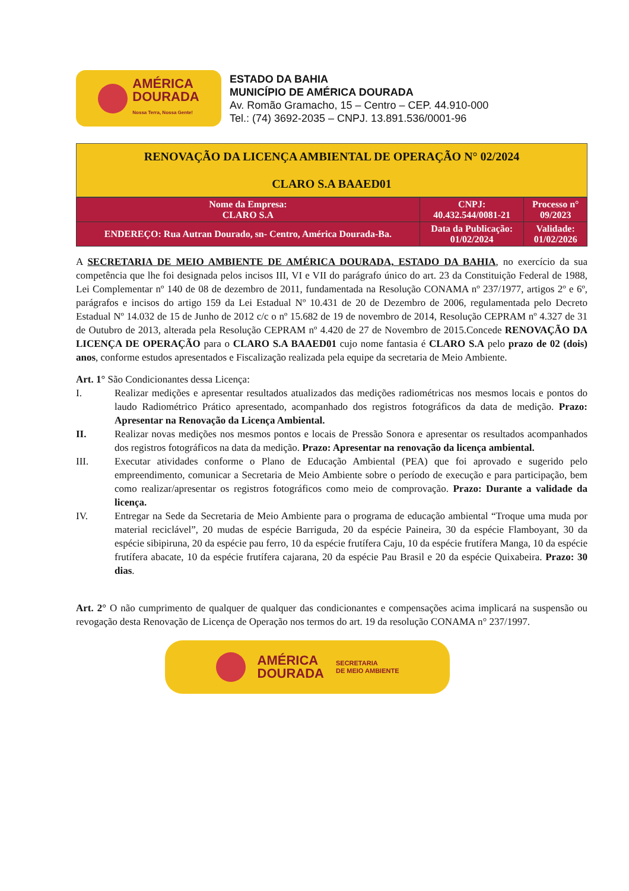AMÉRICA
DOURADA
Nossa Terra, Nossa Gente!
ESTADO DA BAHIA
MUNICÍPIO DE AMÉRICA DOURADA
Av. Romão Gramacho, 15 – Centro – CEP. 44.910-000
Tel.: (74) 3692-2035 – CNPJ. 13.891.536/0001-96
RENOVAÇÃO DA LICENÇA AMBIENTAL DE OPERAÇÃO N° 02/2024
CLARO S.A BAAED01
| Nome da Empresa: CLARO S.A | CNPJ: 40.432.544/0081-21 | Processo n° 09/2023 |
| ENDEREÇO: Rua Autran Dourado, sn- Centro, América Dourada-Ba. | Data da Publicação: 01/02/2024 | Validade: 01/02/2026 |
A SECRETARIA DE MEIO AMBIENTE DE AMÉRICA DOURADA, ESTADO DA BAHIA, no exercício da sua competência que lhe foi designada pelos incisos III, VI e VII do parágrafo único do art. 23 da Constituição Federal de 1988, Lei Complementar nº 140 de 08 de dezembro de 2011, fundamentada na Resolução CONAMA nº 237/1977, artigos 2º e 6º, parágrafos e incisos do artigo 159 da Lei Estadual Nº 10.431 de 20 de Dezembro de 2006, regulamentada pelo Decreto Estadual Nº 14.032 de 15 de Junho de 2012 c/c o nº 15.682 de 19 de novembro de 2014, Resolução CEPRAM nº 4.327 de 31 de Outubro de 2013, alterada pela Resolução CEPRAM nº 4.420 de 27 de Novembro de 2015.Concede RENOVAÇÃO DA LICENÇA DE OPERAÇÃO para o CLARO S.A BAAED01 cujo nome fantasia é CLARO S.A pelo prazo de 02 (dois) anos, conforme estudos apresentados e Fiscalização realizada pela equipe da secretaria de Meio Ambiente.
Art. 1° São Condicionantes dessa Licença:
I. Realizar medições e apresentar resultados atualizados das medições radiométricas nos mesmos locais e pontos do laudo Radiométrico Prático apresentado, acompanhado dos registros fotográficos da data de medição. Prazo: Apresentar na Renovação da Licença Ambiental.
II. Realizar novas medições nos mesmos pontos e locais de Pressão Sonora e apresentar os resultados acompanhados dos registros fotográficos na data da medição. Prazo: Apresentar na renovação da licença ambiental.
III. Executar atividades conforme o Plano de Educação Ambiental (PEA) que foi aprovado e sugerido pelo empreendimento, comunicar a Secretaria de Meio Ambiente sobre o período de execução e para participação, bem como realizar/apresentar os registros fotográficos como meio de comprovação. Prazo: Durante a validade da licença.
IV. Entregar na Sede da Secretaria de Meio Ambiente para o programa de educação ambiental “Troque uma muda por material reciclável”, 20 mudas de espécie Barriguda, 20 da espécie Paineira, 30 da espécie Flamboyant, 30 da espécie sibipiruna, 20 da espécie pau ferro, 10 da espécie frutífera Caju, 10 da espécie frutífera Manga, 10 da espécie frutífera abacate, 10 da espécie frutífera cajarana, 20 da espécie Pau Brasil e 20 da espécie Quixabeira. Prazo: 30 dias.
Art. 2° O não cumprimento de qualquer de qualquer das condicionantes e compensações acima implicará na suspensão ou revogação desta Renovação de Licença de Operação nos termos do art. 19 da resolução CONAMA n° 237/1997.
AMÉRICA
DOURADA
SECRETARIA
DE MEIO AMBIENTE